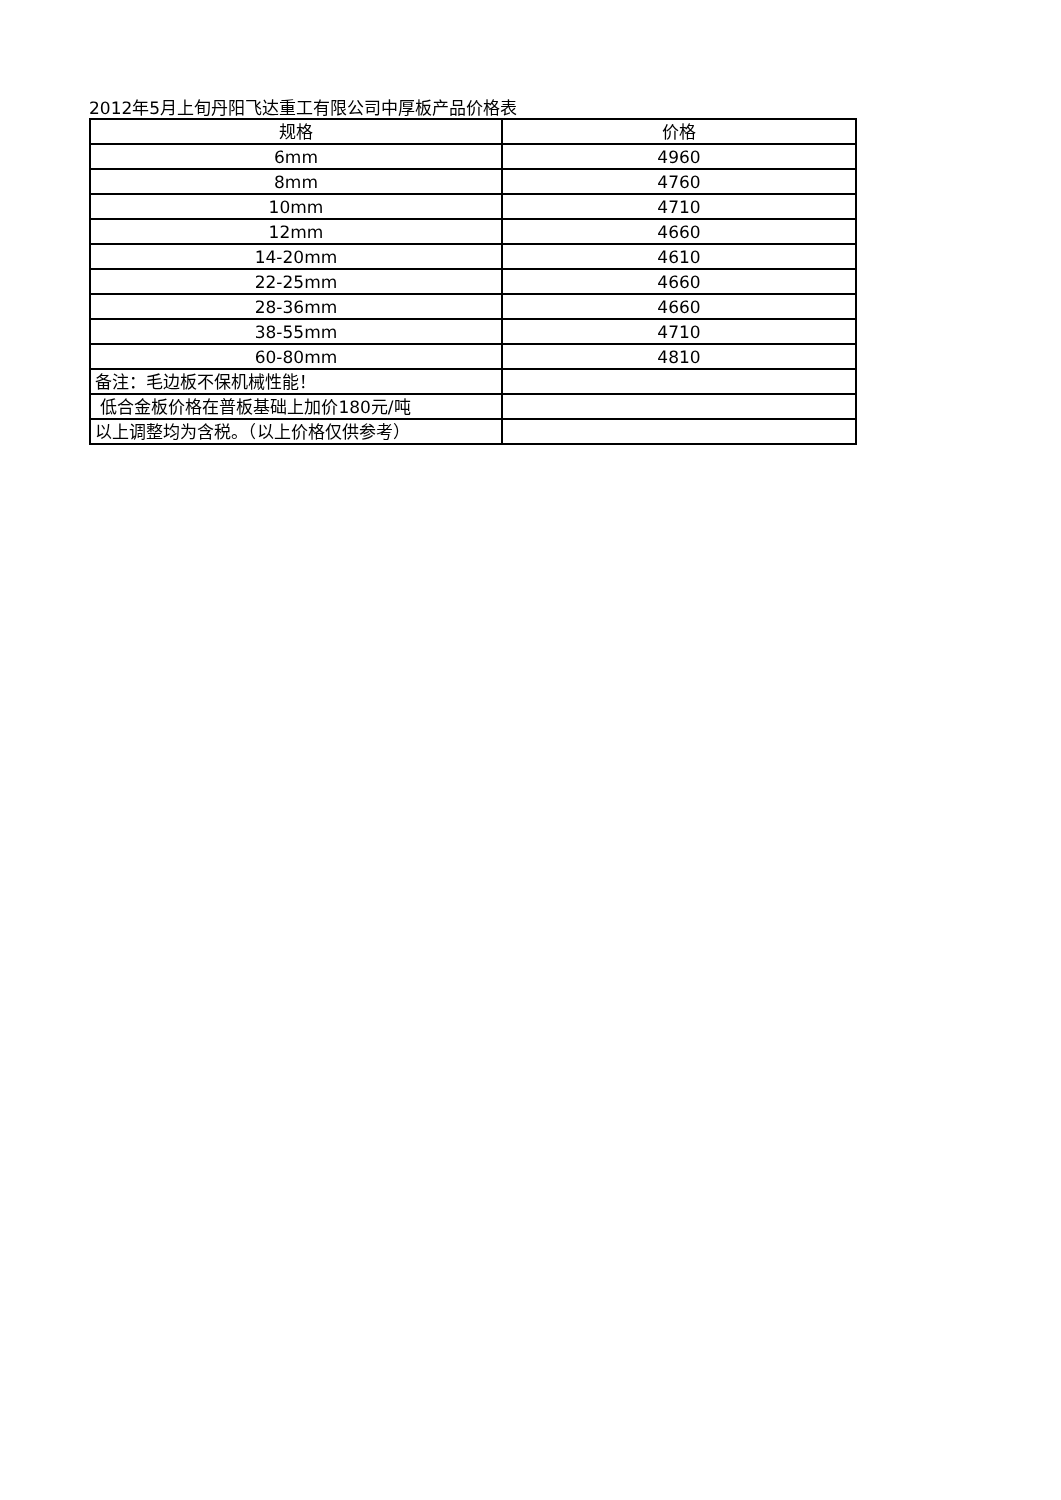2012年5月上旬丹阳飞达重工有限公司中厚板产品价格表
| 规格 | 价格 |
| --- | --- |
| 6mm | 4960 |
| 8mm | 4760 |
| 10mm | 4710 |
| 12mm | 4660 |
| 14-20mm | 4610 |
| 22-25mm | 4660 |
| 28-36mm | 4660 |
| 38-55mm | 4710 |
| 60-80mm | 4810 |
| 备注：毛边板不保机械性能！ | |
| 低合金板价格在普板基础上加价180元/吨 | |
| 以上调整均为含税。（以上价格仅供参考） | |